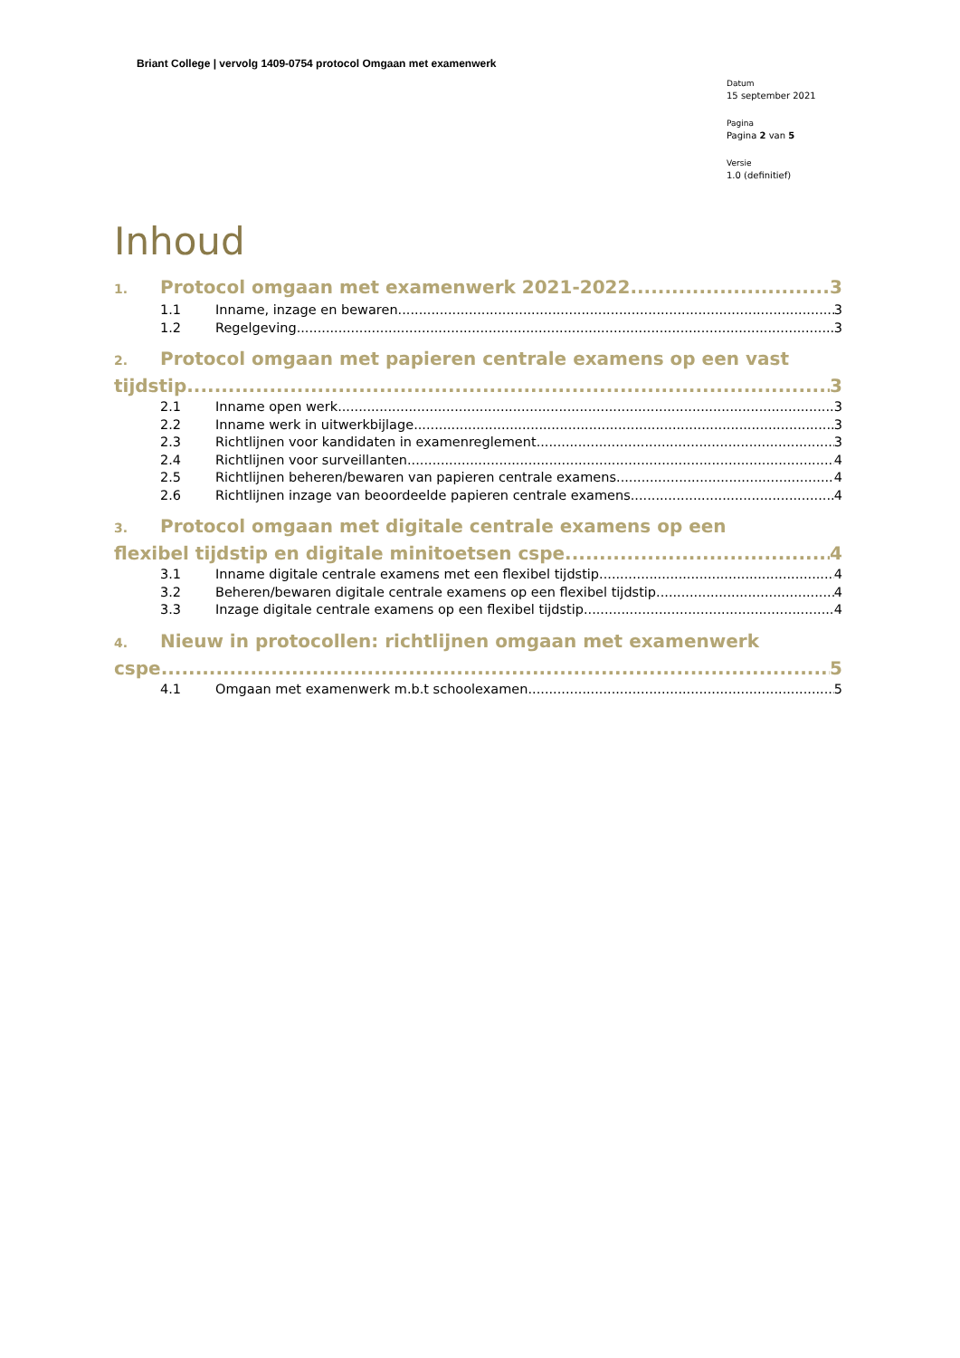Briant College | vervolg 1409-0754 protocol Omgaan met examenwerk
Datum
15 september 2021
Pagina
Pagina 2 van 5
Versie
1.0 (definitief)
Inhoud
1. Protocol omgaan met examenwerk 2021-2022 3
1.1 Inname, inzage en bewaren 3
1.2 Regelgeving 3
2. Protocol omgaan met papieren centrale examens op een vast
tijdstip 3
2.1 Inname open werk 3
2.2 Inname werk in uitwerkbijlage 3
2.3 Richtlijnen voor kandidaten in examenreglement 3
2.4 Richtlijnen voor surveillanten 4
2.5 Richtlijnen beheren/bewaren van papieren centrale examens 4
2.6 Richtlijnen inzage van beoordeelde papieren centrale examens 4
3. Protocol omgaan met digitale centrale examens op een
flexibel tijdstip en digitale minitoetsen cspe 4
3.1 Inname digitale centrale examens met een flexibel tijdstip 4
3.2 Beheren/bewaren digitale centrale examens op een flexibel tijdstip 4
3.3 Inzage digitale centrale examens op een flexibel tijdstip 4
4. Nieuw in protocollen: richtlijnen omgaan met examenwerk
cspe 5
4.1 Omgaan met examenwerk m.b.t schoolexamen 5